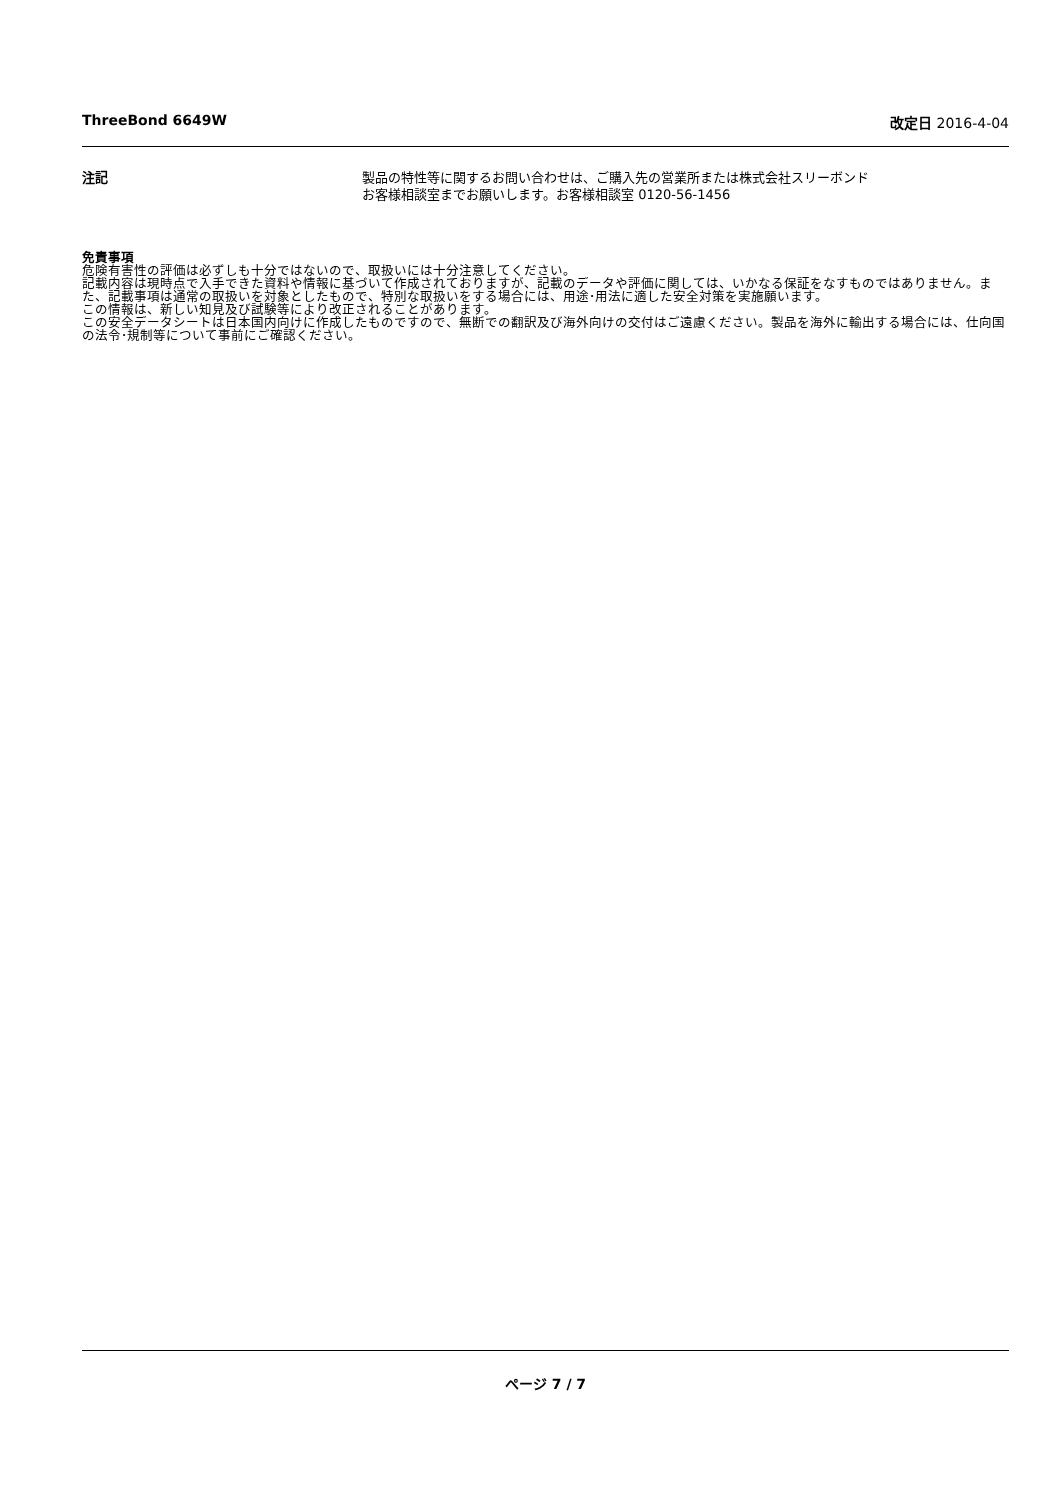ThreeBond 6649W 改定日 2016-4-04
注記 製品の特性等に関するお問い合わせは、ご購入先の営業所または株式会社スリーボンド
お客様相談室までお願いします。お客様相談室 0120-56-1456
免責事項
危険有害性の評価は必ずしも十分ではないので、取扱いには十分注意してください。
記載内容は現時点で入手できた資料や情報に基づいて作成されておりますが、記載のデータや評価に関しては、いかなる保証をなすものではありません。また、記載事項は通常の取扱いを対象としたもので、特別な取扱いをする場合には、用途･用法に適した安全対策を実施願います。
この情報は、新しい知見及び試験等により改正されることがあります。
この安全データシートは日本国内向けに作成したものですので、無断での翻訳及び海外向けの交付はご遠慮ください。製品を海外に輸出する場合には、仕向国の法令･規制等について事前にご確認ください。
ページ 7 / 7